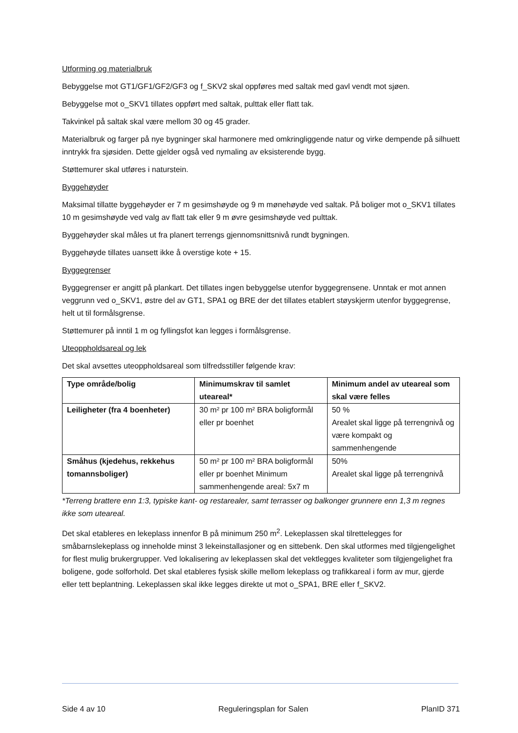Utforming og materialbruk
Bebyggelse mot GT1/GF1/GF2/GF3 og f_SKV2 skal oppføres med saltak med gavl vendt mot sjøen.
Bebyggelse mot o_SKV1 tillates oppført med saltak, pulttak eller flatt tak.
Takvinkel på saltak skal være mellom 30 og 45 grader.
Materialbruk og farger på nye bygninger skal harmonere med omkringliggende natur og virke dempende på silhuett inntrykk fra sjøsiden. Dette gjelder også ved nymaling av eksisterende bygg.
Støttemurer skal utføres i naturstein.
Byggehøyder
Maksimal tillatte byggehøyder er 7 m gesimshøyde og 9 m mønehøyde ved saltak. På boliger mot o_SKV1 tillates 10 m gesimshøyde ved valg av flatt tak eller 9 m øvre gesimshøyde ved pulttak.
Byggehøyder skal måles ut fra planert terrengs gjennomsnittsnivå rundt bygningen.
Byggehøyde tillates uansett ikke å overstige kote + 15.
Byggegrenser
Byggegrenser er angitt på plankart. Det tillates ingen bebyggelse utenfor byggegrensene. Unntak er mot annen veggrunn ved o_SKV1, østre del av GT1, SPA1 og BRE der det tillates etablert støyskjerm utenfor byggegrense, helt ut til formålsgrense.
Støttemurer på inntil 1 m og fyllingsfot kan legges i formålsgrense.
Uteoppholdsareal og lek
Det skal avsettes uteoppholdsareal som tilfredsstiller følgende krav:
| Type område/bolig | Minimumskrav til samlet uteareal* | Minimum andel av uteareal som skal være felles |
| --- | --- | --- |
| Leiligheter (fra 4 boenheter) | 30 m² pr 100 m² BRA boligformål eller pr boenhet | 50 % Arealet skal ligge på terrengnivå og være kompakt og sammenhengende |
| Småhus (kjedehus, rekkehus tomannsboliger) | 50 m² pr 100 m² BRA boligformål eller pr boenhet Minimum sammenhengende areal: 5x7 m | 50% Arealet skal ligge på terrengnivå |
*Terreng brattere enn 1:3, typiske kant- og restarealer, samt terrasser og balkonger grunnere enn 1,3 m regnes ikke som uteareal.
Det skal etableres en lekeplass innenfor B på minimum 250 m<sup>2</sup>. Lekeplassen skal tilrettelegges for småbarnslekeplass og inneholde minst 3 lekeinstallasjoner og en sittebenk. Den skal utformes med tilgjengelighet for flest mulig brukergrupper. Ved lokalisering av lekeplassen skal det vektlegges kvaliteter som tilgjengelighet fra boligene, gode solforhold. Det skal etableres fysisk skille mellom lekeplass og trafikkareal i form av mur, gjerde eller tett beplantning. Lekeplassen skal ikke legges direkte ut mot o_SPA1, BRE eller f_SKV2.
Side 4 av 10 Reguleringsplan for Salen PlanID 371